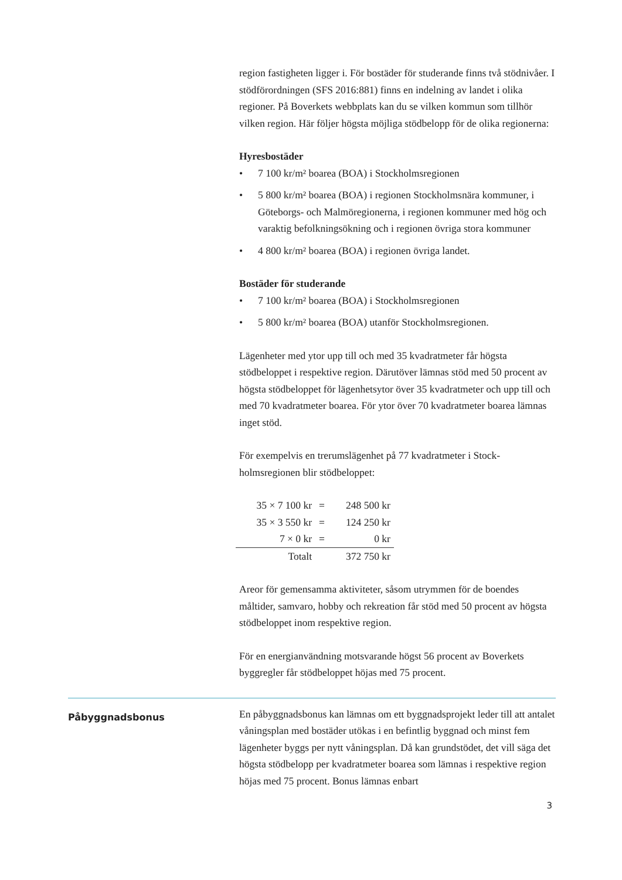region fastigheten ligger i. För bostäder för studerande finns två stödnivåer. I stödförordningen (SFS 2016:881) finns en indelning av landet i olika regioner. På Boverkets webbplats kan du se vilken kommun som tillhör vilken region. Här följer högsta möjliga stödbelopp för de olika regionerna:
Hyresbostäder
• 7 100 kr/m² boarea (BOA) i Stockholmsregionen
• 5 800 kr/m² boarea (BOA) i regionen Stockholmsnära kommuner, i Göteborgs- och Malmöregionerna, i regionen kommuner med hög och varaktig befolkningsökning och i regionen övriga stora kommuner
• 4 800 kr/m² boarea (BOA) i regionen övriga landet.
Bostäder för studerande
• 7 100 kr/m² boarea (BOA) i Stockholmsregionen
• 5 800 kr/m² boarea (BOA) utanför Stockholmsregionen.
Lägenheter med ytor upp till och med 35 kvadratmeter får högsta stödbeloppet i respektive region. Därutöver lämnas stöd med 50 procent av högsta stödbeloppet för lägenhetsytor över 35 kvadrat­meter och upp till och med 70 kvadratmeter boarea. För ytor över 70 kvadratmeter boarea lämnas inget stöd.
För exempelvis en trerumslägenhet på 77 kvadratmeter i Stock­holmsregionen blir stödbeloppet:
| 35 × 7 100 kr | = | 248 500 kr |
| 35 × 3 550 kr | = | 124 250 kr |
| 7 × 0 kr | = | 0 kr |
| Totalt | | 372 750 kr |
Areor för gemensamma aktiviteter, såsom utrymmen för de boendes måltider, samvaro, hobby och rekreation får stöd med 50 procent av högsta stödbeloppet inom respektive region.
För en energianvändning motsvarande högst 56 procent av Boverkets byggregler får stödbeloppet höjas med 75 procent.
Påbyggnadsbonus
En påbyggnadsbonus kan lämnas om ett byggnadsprojekt leder till att antalet våningsplan med bostäder utökas i en befintlig byggnad och minst fem lägenheter byggs per nytt våningsplan. Då kan grundstödet, det vill säga det högsta stödbelopp per kvadratmeter boarea som lämnas i respektive region höjas med 75 procent. Bonus lämnas enbart
3